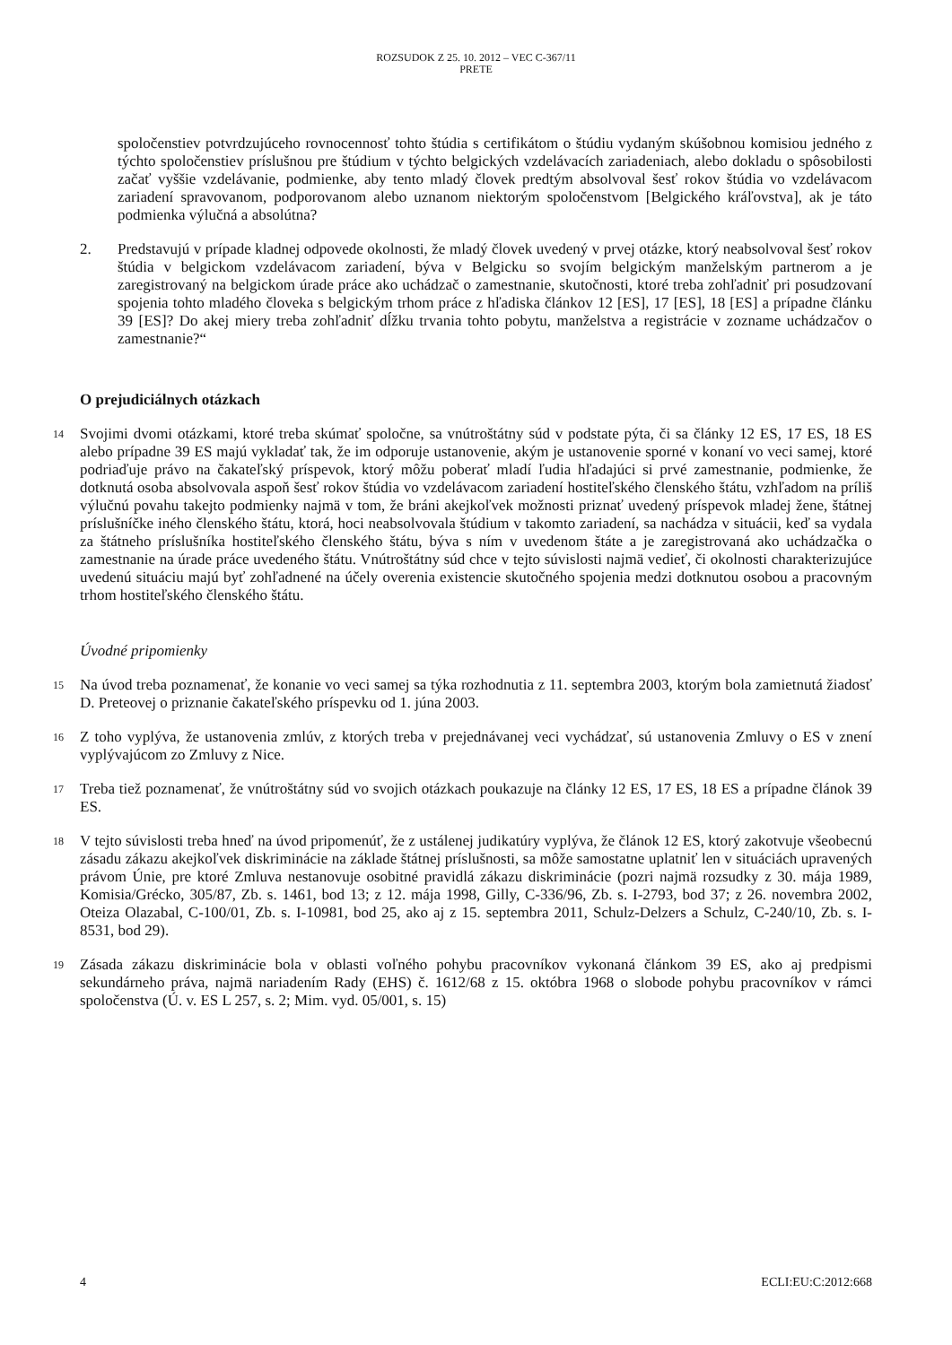ROZSUDOK Z 25. 10. 2012 – VEC C-367/11
PRETE
spoločenstiev potvrdzujúceho rovnocennosť tohto štúdia s certifikátom o štúdiu vydaným skúšobnou komisiou jedného z týchto spoločenstiev príslušnou pre štúdium v týchto belgických vzdelávacích zariadeniach, alebo dokladu o spôsobilosti začať vyššie vzdelávanie, podmienke, aby tento mladý človek predtým absolvoval šesť rokov štúdia vo vzdelávacom zariadení spravovanom, podporovanom alebo uznanom niektorým spoločenstvom [Belgického kráľovstva], ak je táto podmienka výlučná a absolútna?
2. Predstavujú v prípade kladnej odpovede okolnosti, že mladý človek uvedený v prvej otázke, ktorý neabsolvoval šesť rokov štúdia v belgickom vzdelávacom zariadení, býva v Belgicku so svojím belgickým manželským partnerom a je zaregistrovaný na belgickom úrade práce ako uchádzač o zamestnanie, skutočnosti, ktoré treba zohľadniť pri posudzovaní spojenia tohto mladého človeka s belgickým trhom práce z hľadiska článkov 12 [ES], 17 [ES], 18 [ES] a prípadne článku 39 [ES]? Do akej miery treba zohľadniť dĺžku trvania tohto pobytu, manželstva a registrácie v zozname uchádzačov o zamestnanie?“
O prejudiciálnych otázkach
14
Svojimi dvomi otázkami, ktoré treba skúmať spoločne, sa vnútroštátny súd v podstate pýta, či sa články 12 ES, 17 ES, 18 ES alebo prípadne 39 ES majú vykladať tak, že im odporuje ustanovenie, akým je ustanovenie sporné v konaní vo veci samej, ktoré podriaďuje právo na čakateľský príspevok, ktorý môžu poberať mladí ľudia hľadajúci si prvé zamestnanie, podmienke, že dotknutá osoba absolvovala aspoň šesť rokov štúdia vo vzdelávacom zariadení hostiteľského členského štátu, vzhľadom na príliš výlučnú povahu takejto podmienky najmä v tom, že bráni akejkoľvek možnosti priznať uvedený príspevok mladej žene, štátnej príslušníčke iného členského štátu, ktorá, hoci neabsolvovala štúdium v takomto zariadení, sa nachádza v situácii, keď sa vydala za štátneho príslušníka hostiteľského členského štátu, býva s ním v uvedenom štáte a je zaregistrovaná ako uchádzačka o zamestnanie na úrade práce uvedeného štátu. Vnútroštátny súd chce v tejto súvislosti najmä vedieť, či okolnosti charakterizujúce uvedenú situáciu majú byť zohľadnené na účely overenia existencie skutočného spojenia medzi dotknutou osobou a pracovným trhom hostiteľského členského štátu.
Úvodné pripomienky
15
Na úvod treba poznamenať, že konanie vo veci samej sa týka rozhodnutia z 11. septembra 2003, ktorým bola zamietnutá žiadosť D. Preteovej o priznanie čakateľského príspevku od 1. júna 2003.
16
Z toho vyplýva, že ustanovenia zmlúv, z ktorých treba v prejednávanej veci vychádzať, sú ustanovenia Zmluvy o ES v znení vyplývajúcom zo Zmluvy z Nice.
17
Treba tiež poznamenať, že vnútroštátny súd vo svojich otázkach poukazuje na články 12 ES, 17 ES, 18 ES a prípadne článok 39 ES.
18
V tejto súvislosti treba hneď na úvod pripomenúť, že z ustálenej judikatúry vyplýva, že článok 12 ES, ktorý zakotvuje všeobecnú zásadu zákazu akejkoľvek diskriminácie na základe štátnej príslušnosti, sa môže samostatne uplatniť len v situáciách upravených právom Únie, pre ktoré Zmluva nestanovuje osobitné pravidlá zákazu diskriminácie (pozri najmä rozsudky z 30. mája 1989, Komisia/Grécko, 305/87, Zb. s. 1461, bod 13; z 12. mája 1998, Gilly, C-336/96, Zb. s. I-2793, bod 37; z 26. novembra 2002, Oteiza Olazabal, C-100/01, Zb. s. I-10981, bod 25, ako aj z 15. septembra 2011, Schulz-Delzers a Schulz, C-240/10, Zb. s. I-8531, bod 29).
19
Zásada zákazu diskriminácie bola v oblasti voľného pohybu pracovníkov vykonaná článkom 39 ES, ako aj predpismi sekundárneho práva, najmä nariadením Rady (EHS) č. 1612/68 z 15. októbra 1968 o slobode pohybu pracovníkov v rámci spoločenstva (Ú. v. ES L 257, s. 2; Mim. vyd. 05/001, s. 15)
4 ECLI:EU:C:2012:668